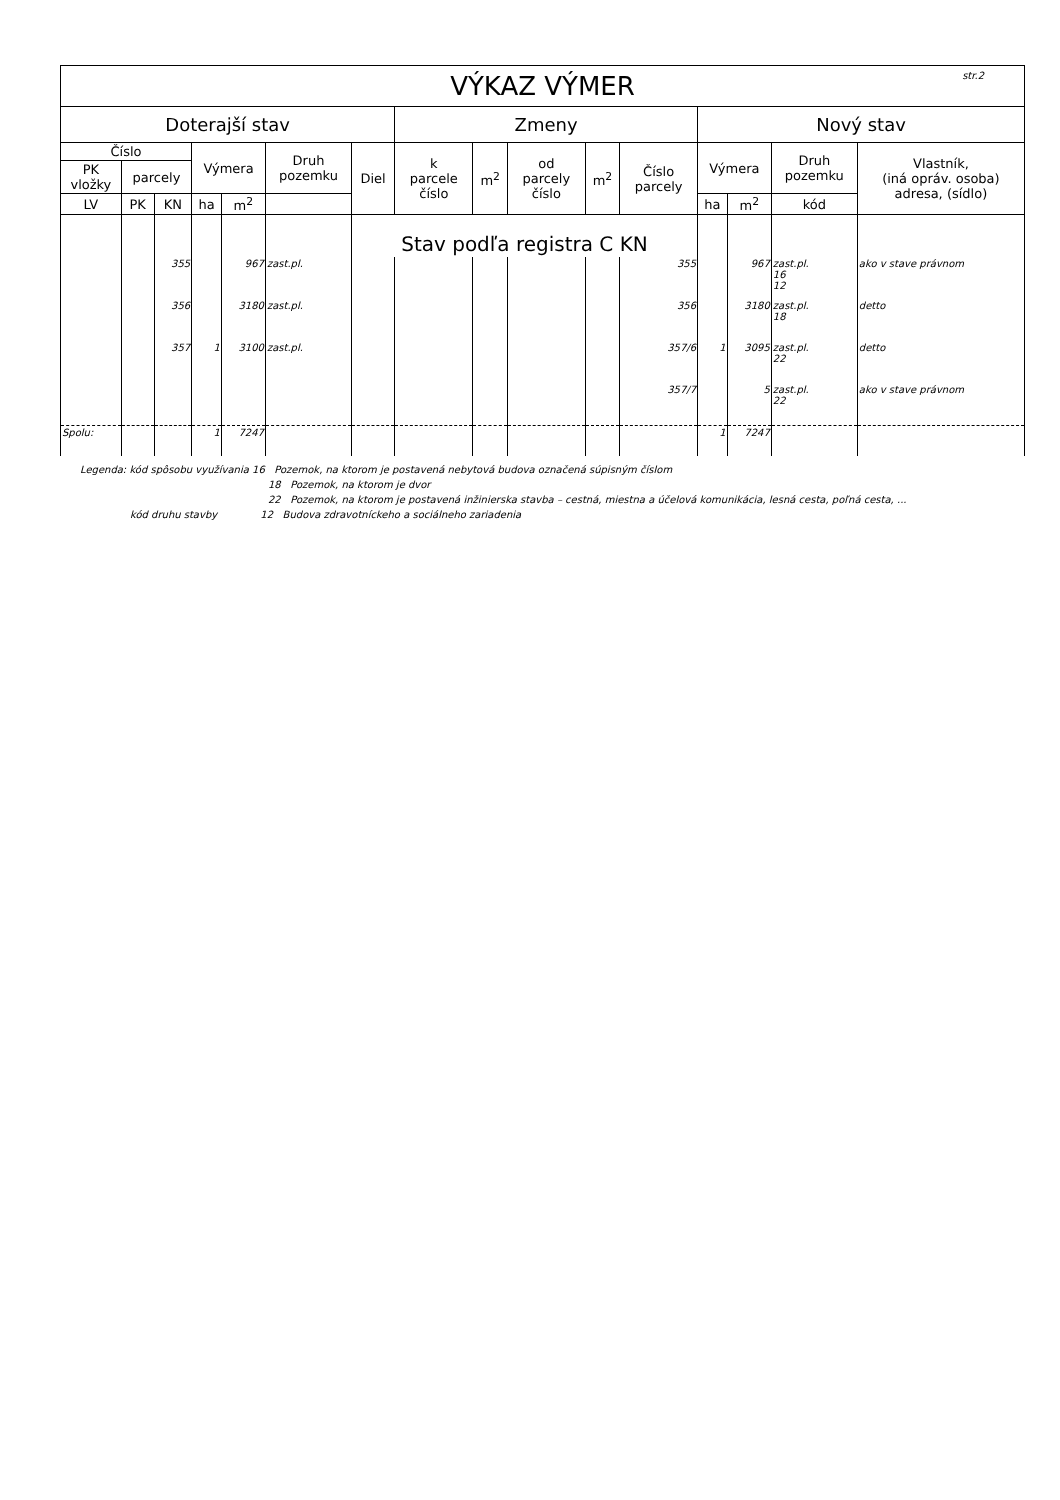| VÝKAZ VÝMER str.2 | | | | | | | | | | | | | | | |
| --- | --- | --- | --- | --- | --- | --- | --- | --- | --- | --- | --- | --- | --- | --- | --- |
| Doterajší stav | | | | | | | Zmeny | | | | | Nový stav | | | |
| Číslo | | | Výmera | | Druh pozemku | Diel | k parcele číslo | m<sup>2</sup> | od parcely číslo | m<sup>2</sup> | Číslo parcely | Výmera | | Druh pozemku | Vlastník, (iná opráv. osoba) adresa, (sídlo) |
| PK vložky | parcely | | | | | | | | | | | | | | |
| LV | PK | KN | ha | m<sup>2</sup> | | | | | | | | ha | m<sup>2</sup> | kód | |
| | | | | | | Stav podľa registra C KN | | | | | | | | | |
| | | 355 | | 967 | zast.pl. | | | | | | 355 | | 967 | zast.pl. 16 12 | ako v stave právnom |
| | | 356 | | 3180 | zast.pl. | | | | | | 356 | | 3180 | zast.pl. 18 | detto |
| | | 357 | 1 | 3100 | zast.pl. | | | | | | 357/6 | 1 | 3095 | zast.pl. 22 | detto |
| | | | | | | | | | | | 357/7 | | 5 | zast.pl. 22 | ako v stave právnom |
| Spolu: | | | 1 | 7247 | | | | | | | | 1 | 7247 | | |
Legenda: kód spôsobu využívania 16 Pozemok, na ktorom je postavená nebytová budova označená súpisným číslom
18 Pozemok, na ktorom je dvor
22 Pozemok, na ktorom je postavená inžinierska stavba – cestná, miestna a účelová komunikácia, lesná cesta, poľná cesta, ...
kód druhu stavby 12 Budova zdravotníckeho a sociálneho zariadenia